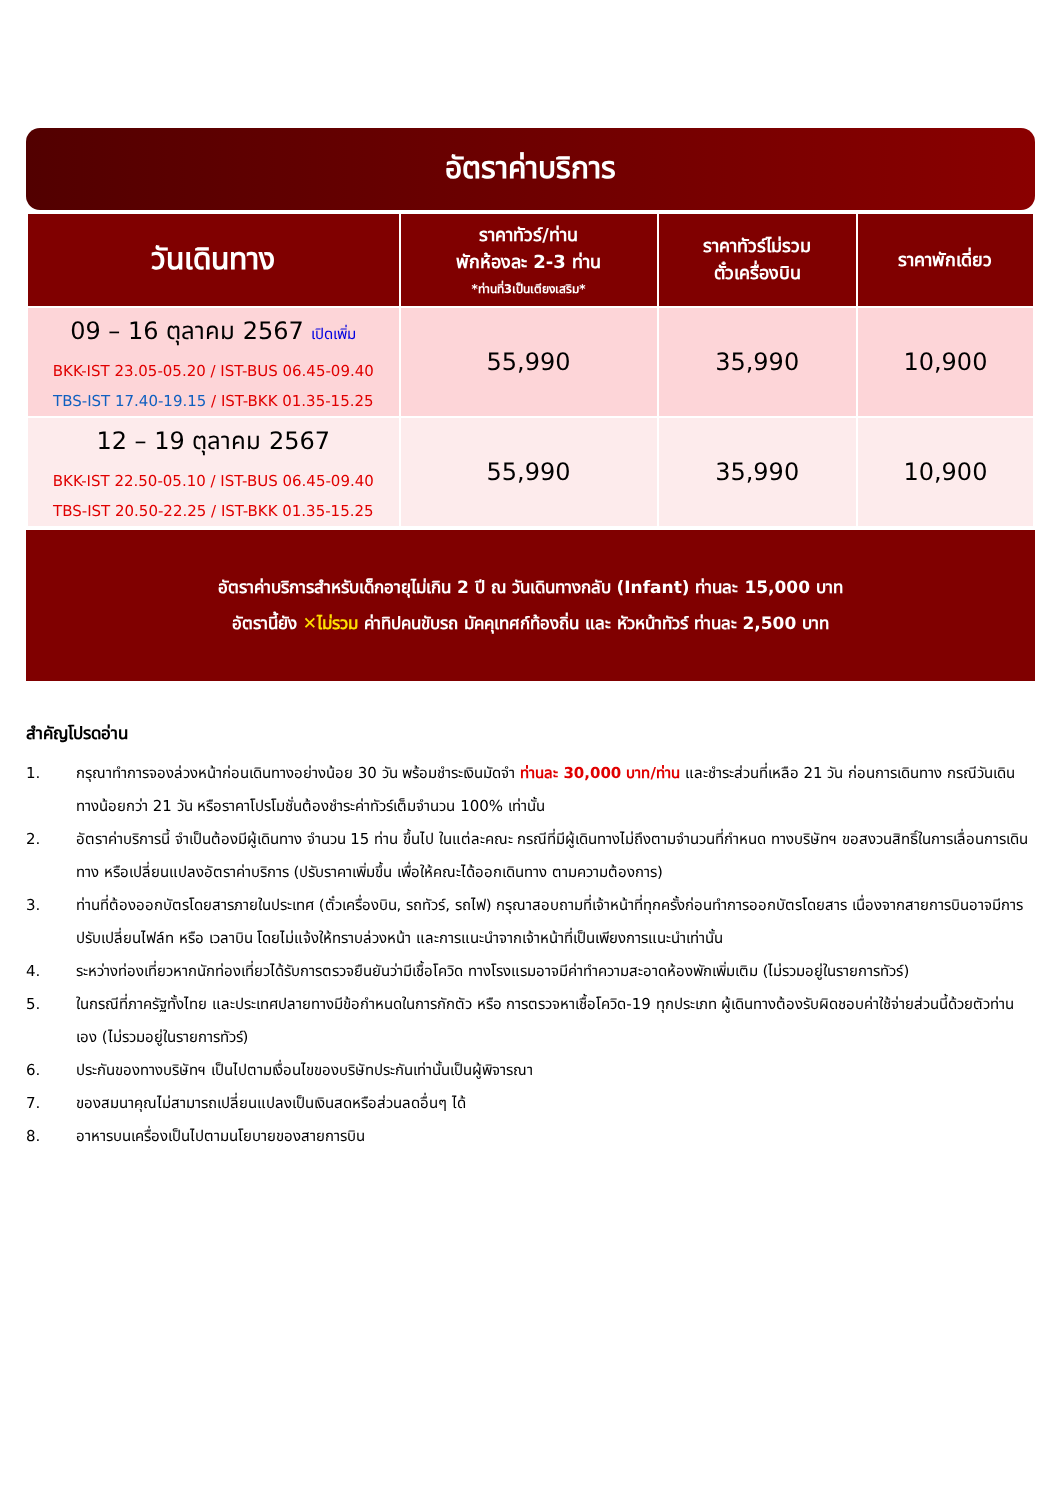อัตราค่าบริการ
| วันเดินทาง | ราคาทัวร์/ท่าน พักห้องละ 2-3 ท่าน *ท่านที่3เป็นเตียงเสริม* | ราคาทัวร์ไม่รวม ตั๋วเครื่องบิน | ราคาพักเดี่ยว |
| --- | --- | --- | --- |
| 09 – 16 ตุลาคม 2567 เปิดเพิ่ม BKK-IST 23.05-05.20 / IST-BUS 06.45-09.40 TBS-IST 17.40-19.15 / IST-BKK 01.35-15.25 | 55,990 | 35,990 | 10,900 |
| 12 – 19 ตุลาคม 2567 BKK-IST 22.50-05.10 / IST-BUS 06.45-09.40 TBS-IST 20.50-22.25 / IST-BKK 01.35-15.25 | 55,990 | 35,990 | 10,900 |
อัตราค่าบริการสำหรับเด็กอายุไม่เกิน 2 ปี ณ วันเดินทางกลับ (Infant) ท่านละ 15,000 บาท
อัตรานี้ยัง ✕ไม่รวม ค่าทิปคนขับรถ มัคคุเทศก์ท้องถิ่น และ หัวหน้าทัวร์ ท่านละ 2,500 บาท
สำคัญโปรดอ่าน
1. กรุณาทำการจองล่วงหน้าก่อนเดินทางอย่างน้อย 30 วัน พร้อมชำระเงินมัดจำ ท่านละ 30,000 บาท/ท่าน และชำระส่วนที่เหลือ 21 วัน ก่อนการเดินทาง กรณีวันเดินทางน้อยกว่า 21 วัน หรือราคาโปรโมชั่นต้องชำระค่าทัวร์เต็มจำนวน 100% เท่านั้น
2. อัตราค่าบริการนี้ จำเป็นต้องมีผู้เดินทาง จำนวน 15 ท่าน ขึ้นไป ในแต่ละคณะ กรณีที่มีผู้เดินทางไม่ถึงตามจำนวนที่กำหนด ทางบริษัทฯ ขอสงวนสิทธิ์ในการเลื่อนการเดินทาง หรือเปลี่ยนแปลงอัตราค่าบริการ (ปรับราคาเพิ่มขึ้น เพื่อให้คณะได้ออกเดินทาง ตามความต้องการ)
3. ท่านที่ต้องออกบัตรโดยสารภายในประเทศ (ตั๋วเครื่องบิน, รถทัวร์, รถไฟ) กรุณาสอบถามที่เจ้าหน้าที่ทุกครั้งก่อนทำการออกบัตรโดยสาร เนื่องจากสายการบินอาจมีการปรับเปลี่ยนไฟล์ท หรือ เวลาบิน โดยไม่แจ้งให้ทราบล่วงหน้า และการแนะนำจากเจ้าหน้าที่เป็นเพียงการแนะนำเท่านั้น
4. ระหว่างท่องเที่ยวหากนักท่องเที่ยวได้รับการตรวจยืนยันว่ามีเชื้อโควิด ทางโรงแรมอาจมีค่าทำความสะอาดห้องพักเพิ่มเติม (ไม่รวมอยู่ในรายการทัวร์)
5. ในกรณีที่ภาครัฐทั้งไทย และประเทศปลายทางมีข้อกำหนดในการกักตัว หรือ การตรวจหาเชื้อโควิด-19 ทุกประเภท ผู้เดินทางต้องรับผิดชอบค่าใช้จ่ายส่วนนี้ด้วยตัวท่านเอง (ไม่รวมอยู่ในรายการทัวร์)
6. ประกันของทางบริษัทฯ เป็นไปตามเงื่อนไขของบริษัทประกันเท่านั้นเป็นผู้พิจารณา
7. ของสมนาคุณไม่สามารถเปลี่ยนแปลงเป็นเงินสดหรือส่วนลดอื่นๆ ได้
8. อาหารบนเครื่องเป็นไปตามนโยบายของสายการบิน